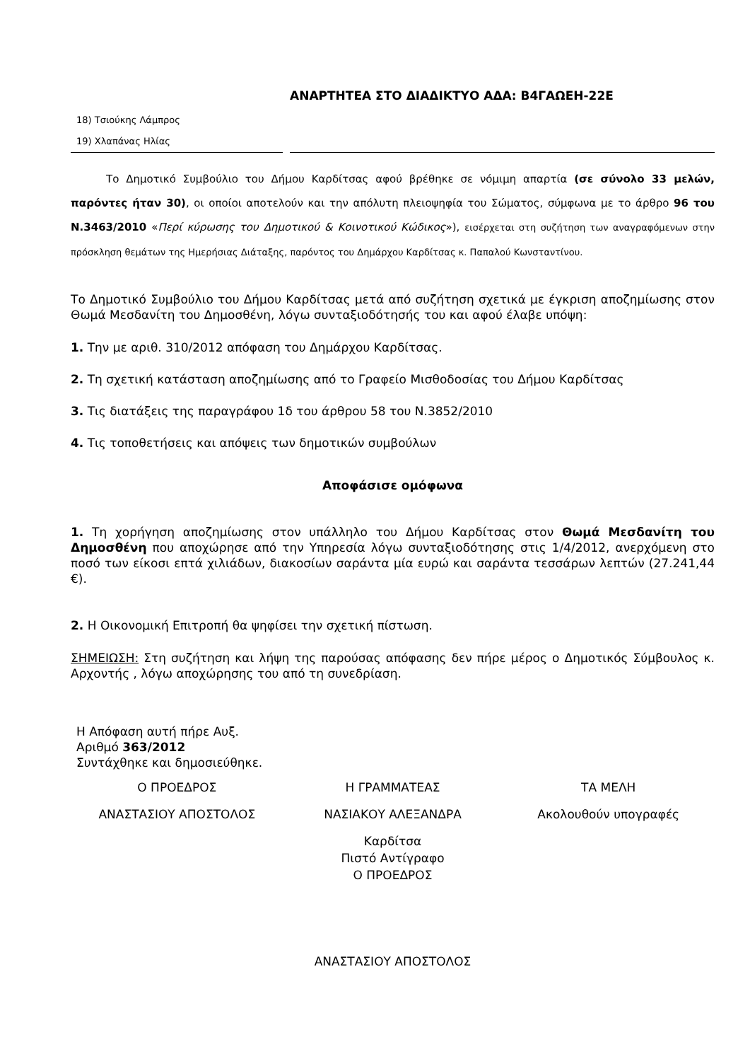ΑΝΑΡΤΗΤΕΑ ΣΤΟ ΔΙΑΔΙΚΤΥΟ ΑΔΑ: Β4ΓΑΩΕΗ-22Ε
18) Τσιούκης Λάμπρος
19) Χλαπάνας Ηλίας
Το Δημοτικό Συμβούλιο του Δήμου Καρδίτσας αφού βρέθηκε σε νόμιμη απαρτία (σε σύνολο 33 μελών, παρόντες ήταν 30), οι οποίοι αποτελούν και την απόλυτη πλειοψηφία του Σώματος, σύμφωνα με το άρθρο 96 του Ν.3463/2010 «Περί κύρωσης του Δημοτικού & Κοινοτικού Κώδικος»), εισέρχεται στη συζήτηση των αναγραφόμενων στην πρόσκληση θεμάτων της Ημερήσιας Διάταξης, παρόντος του Δημάρχου Καρδίτσας κ. Παπαλού Κωνσταντίνου.
Το Δημοτικό Συμβούλιο του Δήμου Καρδίτσας μετά από συζήτηση σχετικά με έγκριση αποζημίωσης στον Θωμά Μεσδανίτη του Δημοσθένη, λόγω συνταξιοδότησής του και αφού έλαβε υπόψη:
1. Την με αριθ. 310/2012 απόφαση του Δημάρχου Καρδίτσας.
2. Τη σχετική κατάσταση αποζημίωσης από το Γραφείο Μισθοδοσίας του Δήμου Καρδίτσας
3. Τις διατάξεις της παραγράφου 1δ του άρθρου 58 του Ν.3852/2010
4. Τις τοποθετήσεις και απόψεις των δημοτικών συμβούλων
Αποφάσισε ομόφωνα
1. Τη χορήγηση αποζημίωσης στον υπάλληλο του Δήμου Καρδίτσας στον Θωμά Μεσδανίτη του Δημοσθένη που αποχώρησε από την Υπηρεσία λόγω συνταξιοδότησης στις 1/4/2012, ανερχόμενη στο ποσό των είκοσι επτά χιλιάδων, διακοσίων σαράντα μία ευρώ και σαράντα τεσσάρων λεπτών (27.241,44 €).
2. Η Οικονομική Επιτροπή θα ψηφίσει την σχετική πίστωση.
ΣΗΜΕΙΩΣΗ: Στη συζήτηση και λήψη της παρούσας απόφασης δεν πήρε μέρος ο Δημοτικός Σύμβουλος κ. Αρχοντής , λόγω αποχώρησης του από τη συνεδρίαση.
Η Απόφαση αυτή πήρε Αυξ.
Αριθμό 363/2012
Συντάχθηκε και δημοσιεύθηκε.
Ο ΠΡΟΕΔΡΟΣ Η ΓΡΑΜΜΑΤΕΑΣ ΤΑ ΜΕΛΗ
ΑΝΑΣΤΑΣΙΟΥ ΑΠΟΣΤΟΛΟΣ ΝΑΣΙΑΚΟΥ ΑΛΕΞΑΝΔΡΑ Ακολουθούν υπογραφές
Καρδίτσα
Πιστό Αντίγραφο
Ο ΠΡΟΕΔΡΟΣ
ΑΝΑΣΤΑΣΙΟΥ ΑΠΟΣΤΟΛΟΣ